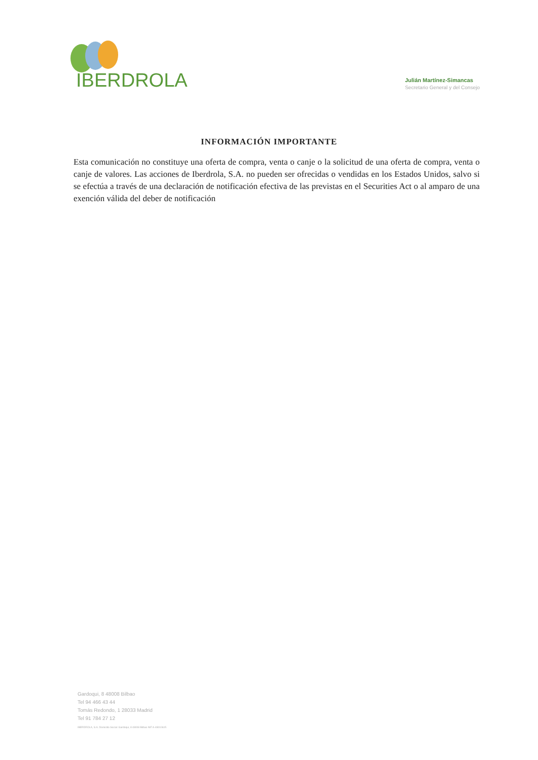IBERDROLA
Julián Martínez-Simancas
Secretario General y del Consejo
INFORMACIÓN IMPORTANTE
Esta comunicación no constituye una oferta de compra, venta o canje o la solicitud de una oferta de compra, venta o canje de valores. Las acciones de Iberdrola, S.A. no pueden ser ofrecidas o vendidas en los Estados Unidos, salvo si se efectúa a través de una declaración de notificación efectiva de las previstas en el Securities Act o al amparo de una exención válida del deber de notificación
Gardoqui, 8 48008 Bilbao
Tel 94 466 43 44
Tomás Redondo, 1 28033 Madrid
Tel 91 784 27 12
IBERDROLA, S.A. Domicilio Social: Gardoqui, 8 48008 Bilbao NIF A-48010615